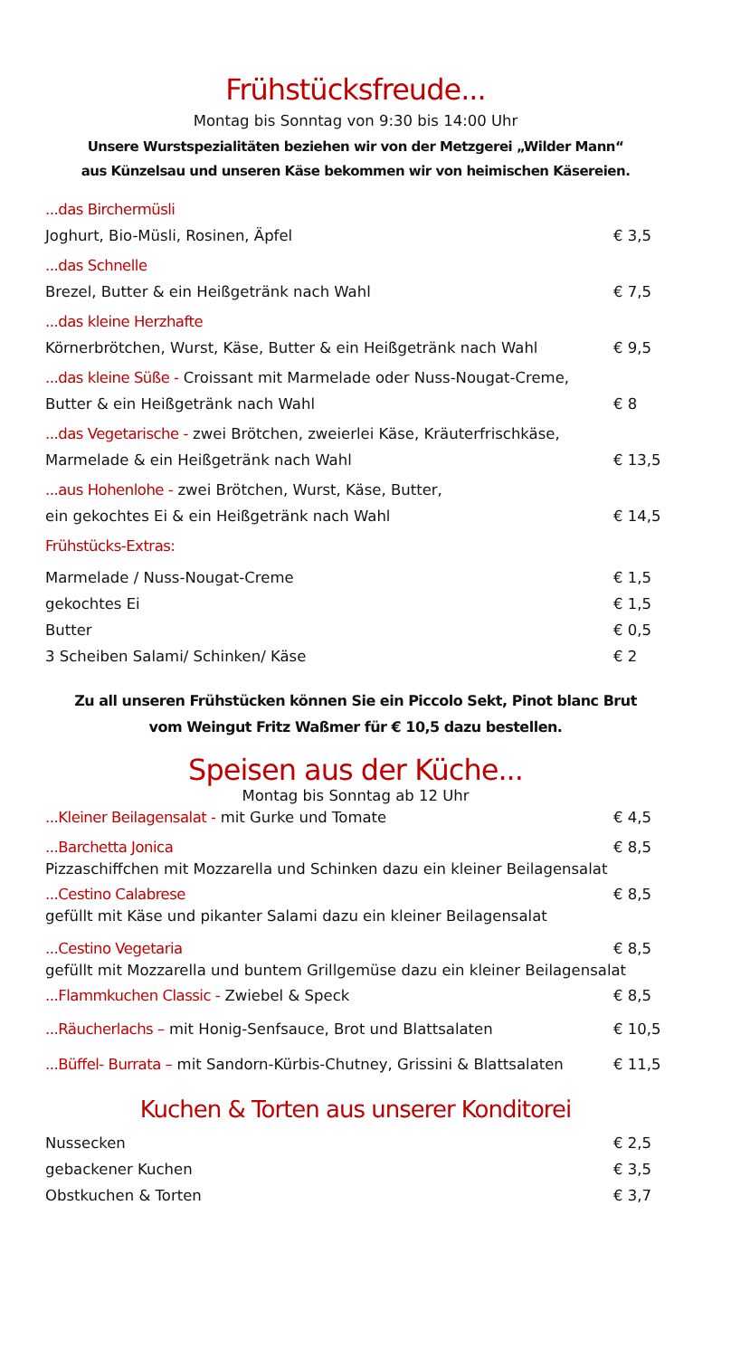Frühstücksfreude...
Montag bis Sonntag von 9:30 bis 14:00 Uhr
Unsere Wurstspezialitäten beziehen wir von der Metzgerei „Wilder Mann“
aus Künzelsau und unseren Käse bekommen wir von heimischen Käsereien.
...das Birchermüsli
Joghurt, Bio-Müsli, Rosinen, Äpfel € 3,5
...das Schnelle
Brezel, Butter & ein Heißgetränk nach Wahl € 7,5
...das kleine Herzhafte
Körnerbrötchen, Wurst, Käse, Butter & ein Heißgetränk nach Wahl € 9,5
...das kleine Süße - Croissant mit Marmelade oder Nuss-Nougat-Creme,
Butter & ein Heißgetränk nach Wahl € 8
...das Vegetarische - zwei Brötchen, zweierlei Käse, Kräuterfrischkäse,
Marmelade & ein Heißgetränk nach Wahl € 13,5
...aus Hohenlohe - zwei Brötchen, Wurst, Käse, Butter,
ein gekochtes Ei & ein Heißgetränk nach Wahl € 14,5
Frühstücks-Extras:
Marmelade / Nuss-Nougat-Creme € 1,5
gekochtes Ei € 1,5
Butter € 0,5
3 Scheiben Salami/ Schinken/ Käse € 2
Zu all unseren Frühstücken können Sie ein Piccolo Sekt, Pinot blanc Brut
vom Weingut Fritz Waßmer für € 10,5 dazu bestellen.
Speisen aus der Küche...
Montag bis Sonntag ab 12 Uhr
...Kleiner Beilagensalat - mit Gurke und Tomate € 4,5
...Barchetta Jonica € 8,5
Pizzaschiffchen mit Mozzarella und Schinken dazu ein kleiner Beilagensalat
...Cestino Calabrese € 8,5
gefüllt mit Käse und pikanter Salami dazu ein kleiner Beilagensalat
...Cestino Vegetaria € 8,5
gefüllt mit Mozzarella und buntem Grillgemüse dazu ein kleiner Beilagensalat
...Flammkuchen Classic - Zwiebel & Speck € 8,5
...Räucherlachs – mit Honig-Senfsauce, Brot und Blattsalaten € 10,5
...Büffel- Burrata – mit Sandorn-Kürbis-Chutney, Grissini & Blattsalaten € 11,5
Kuchen & Torten aus unserer Konditorei
Nussecken € 2,5
gebackener Kuchen € 3,5
Obstkuchen & Torten € 3,7